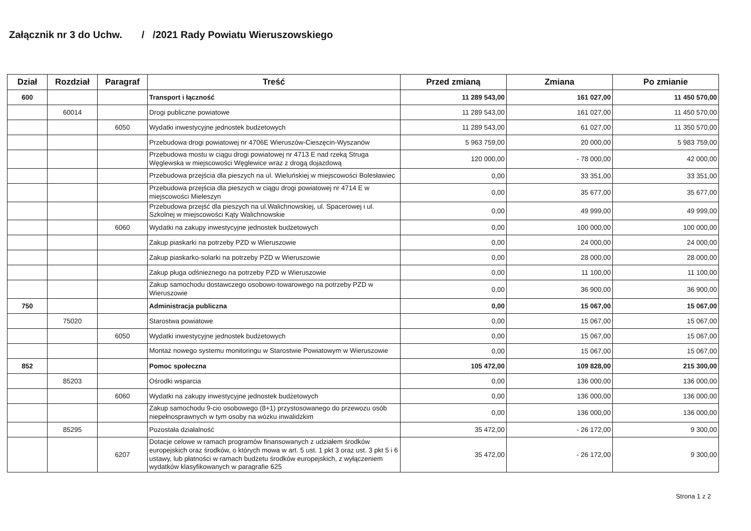Załącznik nr 3 do Uchw. / /2021 Rady Powiatu Wieruszowskiego
| Dział | Rozdział | Paragraf | Treść | Przed zmianą | Zmiana | Po zmianie |
| --- | --- | --- | --- | --- | --- | --- |
| 600 | | | Transport i łączność | 11 289 543,00 | 161 027,00 | 11 450 570,00 |
| | 60014 | | Drogi publiczne powiatowe | 11 289 543,00 | 161 027,00 | 11 450 570,00 |
| | | 6050 | Wydatki inwestycyjne jednostek budżetowych | 11 289 543,00 | 61 027,00 | 11 350 570,00 |
| | | | Przebudowa drogi powiatowej nr 4706E Wieruszów-Cieszęcin-Wyszanów | 5 963 759,00 | 20 000,00 | 5 983 759,00 |
| | | | Przebudowa mostu w ciągu drogi powiatowej nr 4713 E nad rzeką Struga Węglewska w miejscowości Węglewice wraz z drogą dojazdową | 120 000,00 | - 78 000,00 | 42 000,00 |
| | | | Przebudowa przejścia dla pieszych na ul. Wieluńskiej w miejscowości Bolesławiec | 0,00 | 33 351,00 | 33 351,00 |
| | | | Przebudowa przejścia dla pieszych w ciągu drogi powiatowej nr 4714 E w miejscowości Mieleszyn | 0,00 | 35 677,00 | 35 677,00 |
| | | | Przebudowa przejść dla pieszych na ul.Walichnowskiej, ul. Spacerowej i ul. Szkolnej w miejscowości Kąty Walichnowskie | 0,00 | 49 999,00 | 49 999,00 |
| | | 6060 | Wydatki na zakupy inwestycyjne jednostek budżetowych | 0,00 | 100 000,00 | 100 000,00 |
| | | | Zakup piaskarki na potrzeby PZD w Wieruszowie | 0,00 | 24 000,00 | 24 000,00 |
| | | | Zakup piaskarko-solarki na potrzeby PZD w Wieruszowie | 0,00 | 28 000,00 | 28 000,00 |
| | | | Zakup pługa odśnieżnego na potrzeby PZD w Wieruszowie | 0,00 | 11 100,00 | 11 100,00 |
| | | | Zakup samochodu dostawczego osobowo-towarowego na potrzeby PZD w Wieruszowie | 0,00 | 36 900,00 | 36 900,00 |
| 750 | | | Administracja publiczna | 0,00 | 15 067,00 | 15 067,00 |
| | 75020 | | Starostwa powiatowe | 0,00 | 15 067,00 | 15 067,00 |
| | | 6050 | Wydatki inwestycyjne jednostek budżetowych | 0,00 | 15 067,00 | 15 067,00 |
| | | | Montaż nowego systemu monitoringu w Starostwie Powiatowym w Wieruszowie | 0,00 | 15 067,00 | 15 067,00 |
| 852 | | | Pomoc społeczna | 105 472,00 | 109 828,00 | 215 300,00 |
| | 85203 | | Ośrodki wsparcia | 0,00 | 136 000,00 | 136 000,00 |
| | | 6060 | Wydatki na zakupy inwestycyjne jednostek budżetowych | 0,00 | 136 000,00 | 136 000,00 |
| | | | Zakup samochodu 9-cio osobowego (8+1) przystosowanego do przewozu osób niepełnosprawnych w tym osoby na wózku inwalidzkim | 0,00 | 136 000,00 | 136 000,00 |
| | 85295 | | Pozostała działalność | 35 472,00 | - 26 172,00 | 9 300,00 |
| | | 6207 | Dotacje celowe w ramach programów finansowanych z udziałem środków europejskich oraz środków, o których mowa w art. 5 ust. 1 pkt 3 oraz ust. 3 pkt 5 i 6 ustawy, lub płatności w ramach budżetu środków europejskich, z wyłączeniem wydatków klasyfikowanych w paragrafie 625 | 35 472,00 | - 26 172,00 | 9 300,00 |
Strona 1 z 2